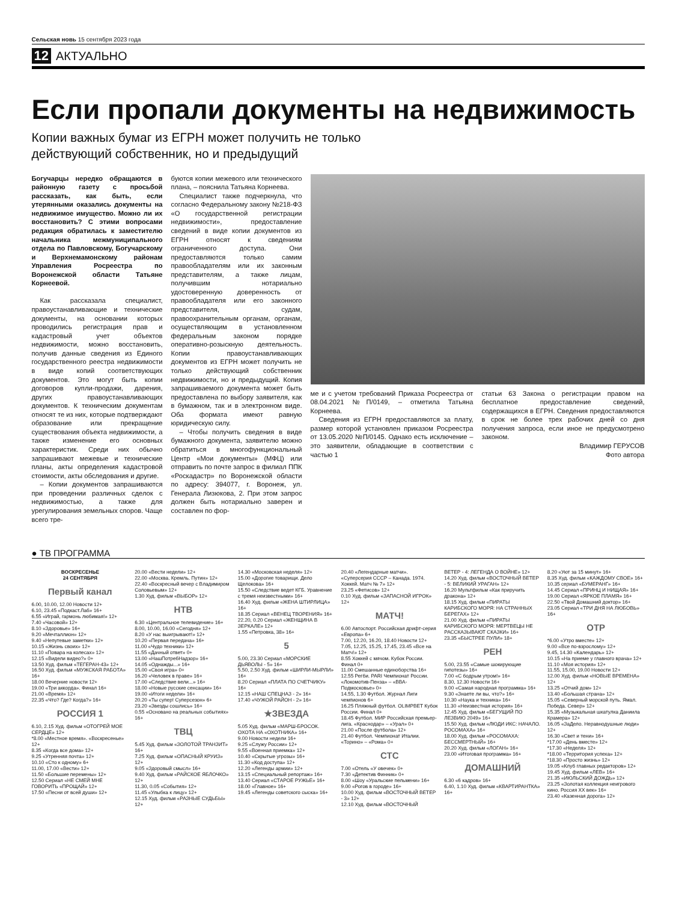Сельская новь 15 сентября 2023 года
12 АКТУАЛЬНО
Если пропали документы на недвижимость
Копии важных бумаг из ЕГРН может получить не только
действующий собственник, но и предыдущий
Богучарцы нередко обращаются в районную газету с просьбой рассказать, как быть, если утерянными оказались документы на недвижимое имущество. Можно ли их восстановить? С этими вопросами редакция обратилась к заместителю начальника межмуниципального отдела по Павловскому, Богучарскому и Верхнемамонскому районам Управления Росреестра по Воронежской области Татьяне Корнеевой.
Как рассказала специалист, правоустанавливающие и технические документы, на основании которых проводились регистрация прав и кадастровый учет объектов недвижимости, можно восстановить, получив данные сведения из Единого государственного реестра недвижимости в виде копий соответствующих документов. Это могут быть копии договоров купли-продажи, дарения, других правоустанавливающих документов. К техническим документам относят те из них, которые подтверждают образование или прекращение существования объекта недвижимости, а также изменение его основных характеристик. Среди них обычно запрашивают межевые и технические планы, акты определения кадастровой стоимости, акты обследования и другие.
– Копии документов запрашиваются при проведении различных сделок с недвижимостью, а также для урегулирования земельных споров. Чаще всего тре-
буются копии межевого или технического плана, – пояснила Татьяна Корнеева.
Специалист также подчеркнула, что согласно Федеральному закону №218-ФЗ «О государственной регистрации недвижимости», предоставление сведений в виде копии документов из ЕГРН относят к сведениям ограниченного доступа. Они предоставляются только самим правообладателям или их законным представителям, а также лицам, получившим нотариально удостоверенную доверенность от правообладателя или его законного представителя, судам, правоохранительным органам, органам, осуществляющим в установленном федеральным законом порядке оперативно-розыскную деятельность. Копии правоустанавливающих документов из ЕГРН может получить не только действующий собственник недвижимости, но и предыдущий. Копия запрашиваемого документа может быть предоставлена по выбору заявителя, как в бумажном, так и в электронном виде. Оба формата имеют равную юридическую силу.
– Чтобы получить сведения в виде бумажного документа, заявителю можно обратиться в многофункциональный Центр «Мои документы» (МФЦ) или отправить по почте запрос в филиал ППК «Роскадастр» по Воронежской области по адресу: 394077, г. Воронеж, ул. Генерала Лизюкова, 2. При этом запрос должен быть нотариально заверен и составлен по фор-
ме и с учетом требований Приказа Росреестра от 08.04.2021 №П/0149, – отметила Татьяна Корнеева.
Сведения из ЕГРН предоставляются за плату, размер которой установлен приказом Росреестра от 13.05.2020 №П/0145. Однако есть исключение – это заявители, обладающие в соответствии с частью 1
статьи 63 Закона о регистрации правом на бесплатное предоставление сведений, содержащихся в ЕГРН. Сведения предоставляются в срок не более трех рабочих дней со дня получения запроса, если иное не предусмотрено законом.
Владимир ГЕРУСОВ
Фото автора
● ТВ ПРОГРАММА
ВОСКРЕСЕНЬЕ
24 СЕНТЯБРЯ
Первый канал
6.00, 10.00, 12.00 Новости 12+
6.10, 23.45 «Подкаст.Лаб» 16+
6.55 «Играй, гармонь любимая!» 12+
7.40 «Часовой» 12+
8.10 «Здоровье» 16+
9.20 «Мечталлион» 12+
9.40 «Непутевые заметки» 12+
10.15 «Жизнь своих» 12+
11.10 «Повара на колесах» 12+
12.15 «Видели видео?» 0+
13.50 Худ. фильм «ТЕГЕРАН-43» 12+
16.50 Худ. фильм «МУЖСКАЯ РАБОТА» 16+
18.00 Вечерние новости 12+
19.00 «Три аккорда». Финал 16+
21.00 «Время» 12+
22.35 «Что? Где? Когда?» 16+
РОССИЯ 1
6.10, 2.15 Худ. фильм «ОТОГРЕЙ МОЕ СЕРДЦЕ» 12+
*8.00 «Местное время». «Воскресенье» 12+
8.35 «Когда все дома» 12+
9.25 «Утренняя почта» 12+
10.10 «Сто к одному» 6+
11.00, 17.00 «Вести» 12+
11.50 «Большие перемены» 12+
12.50 Сериал «НЕ СМЕЙ МНЕ ГОВОРИТЬ «ПРОЩАЙ» 12+
17.50 «Песни от всей души» 12+
20.00 «Вести недели» 12+
22.00 «Москва. Кремль. Путин» 12+
22.40 «Воскресный вечер с Владимиром Соловьевым» 12+
1.30 Худ. фильм «ВЫБОР» 12+
НТВ
6.30 «Центральное телевидение» 16+
8.00, 10.00, 16.00 «Сегодня» 12+
8.20 «У нас выигрывают!» 12+
10.20 «Первая передача» 16+
11.00 «Чудо техники» 12+
11.55 «Дачный ответ» 0+
13.00 «НашПотребНадзор» 16+
14.05 «Однажды...» 16+
15.00 «Своя игра» 0+
16.20 «Человек в праве» 16+
17.00 «Следствие вели...» 16+
18.00 «Новые русские сенсации» 16+
19.00 «Итоги недели» 16+
20.20 «Ты супер! Суперсезон» 6+
23.20 «Звезды сошлись» 16+
0.55 «Основано на реальных событиях» 16+
ТВЦ
5.45 Худ. фильм «ЗОЛОТОЙ ТРАНЗИТ» 16+
7.25 Худ. фильм «ОПАСНЫЙ КРУИЗ» 12+
9.05 «Здоровый смысл» 16+
9.40 Худ. фильм «РАЙСКОЕ ЯБЛОЧКО» 12+
11.30, 0.05 «События» 12+
11.45 «Улыбка к лицу» 12+
12.15 Худ. фильм «РАЗНЫЕ СУДЬБЫ» 12+
14.30 «Московская неделя» 12+
15.00 «Дорогие товарищи. Дело Щелокова» 16+
15.50 «Следствие ведет КГБ. Уравнение с тремя неизвестными» 16+
16.40 Худ. фильм «ЖЕНА ШТИРЛИЦА» 16+
18.35 Сериал «ВЕНЕЦ ТВОРЕНИЯ» 16+
22.20, 0.20 Сериал «ЖЕНЩИНА В ЗЕРКАЛЕ» 12+
1.55 «Петровка, 38» 16+
5
5.00, 23.30 Сериал «МОРСКИЕ ДЬЯВОЛЫ - 5» 16+
5.50, 2.50 Худ. фильм «ШИРЛИ-МЫРЛИ» 16+
8.20 Сериал «ПЛАТА ПО СЧЕТЧИКУ» 16+
12.15 «НАШ СПЕЦНАЗ - 2» 16+
17.40 «ЧУЖОЙ РАЙОН - 2» 16+
★ЗВЕЗДА
5.05 Худ. фильм «МАРШ-БРОСОК. ОХОТА НА «ОХОТНИКА» 16+
9.00 Новости недели 16+
9.25 «Служу России» 12+
9.55 «Военная приемка» 12+
10.40 «Скрытые угрозы» 16+
11.30 «Код доступа» 12+
12.20 «Легенды армии» 12+
13.15 «Специальный репортаж» 16+
13.40 Сериал «СТАРОЕ РУЖЬЕ» 16+
18.00 «Главное» 16+
19.45 «Легенды советского сыска» 16+
20.40 «Легендарные матчи». «Суперсерия СССР – Канада. 1974. Хоккей. Матч № 7» 12+
23.25 «Фетисов» 12+
0.10 Худ. фильм «ЗАПАСНОЙ ИГРОК» 12+
МАТЧ!
6.00 Автоспорт. Российская дрифт-серия «Европа» 6+
7.00, 12.20, 16.20, 18.40 Новости 12+
7.05, 12.25, 15.25, 17.45, 23.45 «Все на Матч!» 12+
8.55 Хоккей с мячом. Кубок России. Финал 0+
11.00 Смешанные единоборства 16+
12.55 Регби. PARI Чемпионат России. «Локомотив-Пенза» – «ВВА-Подмосковье» 0+
14.55, 1.30 Футбол. Журнал Лиги чемпионов 6+
16.25 Пляжный футбол. OLIMPBET Кубок России. Финал 0+
18.45 Футбол. МИР Российская премьер-лига. «Краснодар» – «Урал» 0+
21.00 «После футбола» 12+
21.40 Футбол. Чемпионат Италии. «Торино» – «Рома» 0+
СТС
7.00 «Отель «У овечек» 0+
7.30 «Детектив Финник» 0+
8.00 «Шоу «Уральские пельмени» 16+
9.00 «Рогов в городе» 16+
10.00 Худ. фильм «ВОСТОЧНЫЙ ВЕТЕР - 3» 12+
12.10 Худ. фильм «ВОСТОЧНЫЙ
ВЕТЕР - 4: ЛЕГЕНДА О ВОЙНЕ» 12+
14.20 Худ. фильм «ВОСТОЧНЫЙ ВЕТЕР - 5: ВЕЛИКИЙ УРАГАН» 12+
16.20 Мультфильм «Как приручить дракона» 12+
18.15 Худ. фильм «ПИРАТЫ КАРИБСКОГО МОРЯ: НА СТРАННЫХ БЕРЕГАХ» 12+
21.00 Худ. фильм «ПИРАТЫ КАРИБСКОГО МОРЯ: МЕРТВЕЦЫ НЕ РАССКАЗЫВАЮТ СКАЗКИ» 16+
23.35 «БЫСТРЕЕ ПУЛИ» 18+
РЕН
5.00, 23.55 «Самые шокирующие гипотезы» 16+
7.00 «С бодрым утром!» 16+
8.30, 12.30 Новости 16+
9.00 «Самая народная программа» 16+
9.30 «Знаете ли вы, что?» 16+
10.30 «Наука и техника» 16+
11.30 «Неизвестная история» 16+
12.45 Худ. фильм «БЕГУЩИЙ ПО ЛЕЗВИЮ 2049» 16+
15.50 Худ. фильм «ЛЮДИ ИКС: НАЧАЛО. РОСОМАХА» 16+
18.00 Худ. фильм «РОСОМАХА: БЕССМЕРТНЫЙ» 16+
20.20 Худ. фильм «ЛОГАН» 16+
23.00 «Итоговая программа» 16+
ДОМАШНИЙ
6.30 «6 кадров» 16+
6.40, 1.10 Худ. фильм «КВАРТИРАНТКА» 16+
8.20 «Уют за 15 минут» 16+
8.35 Худ. фильм «КАЖДОМУ СВОЕ» 16+
10.35 сериал «БУМЕРАНГ» 16+
14.45 Сериал «ПРИНЦ И НИЩАЯ» 16+
19.00 Сериал «ЯРКОЕ ПЛАМЯ» 16+
22.50 «Твой Домашний доктор» 16+
23.05 Сериал «ТРИ ДНЯ НА ЛЮБОВЬ» 16+
ОТР
*6.00 «Утро вместе» 12+
9.00 «Все по-взрослому» 12+
9.45, 14.30 «Календарь» 12+
10.15 «На приеме у главного врача» 12+
11.10 «Моя история» 12+
11.55, 15.00, 19.00 Новости 12+
12.00 Худ. фильм «НОВЫЕ ВРЕМЕНА» 12+
13.25 «Отчий дом» 12+
13.40 «Большая страна» 12+
15.05 «Северный морской путь. Ямал. Победа. Север» 12+
15.35 «Музыкальная шкатулка Даниила Крамера» 12+
16.05 «ЗаДело. Неравнодушные люди» 12+
16.30 «Свет и тени» 16+
*17.00 «День вместе» 12+
*17.30 «Неделя» 12+
*18.00 «Территория успеха» 12+
*18.30 «Просто жизнь» 12+
19.05 «Клуб главных редакторов» 12+
19.45 Худ. фильм «ЛЕВ» 16+
21.35 «ИЮЛЬСКИЙ ДОЖДЬ» 12+
23.25 «Золотая коллекция неигрового кино. Россия XX век» 16+
23.40 «Казенная дорога» 12+